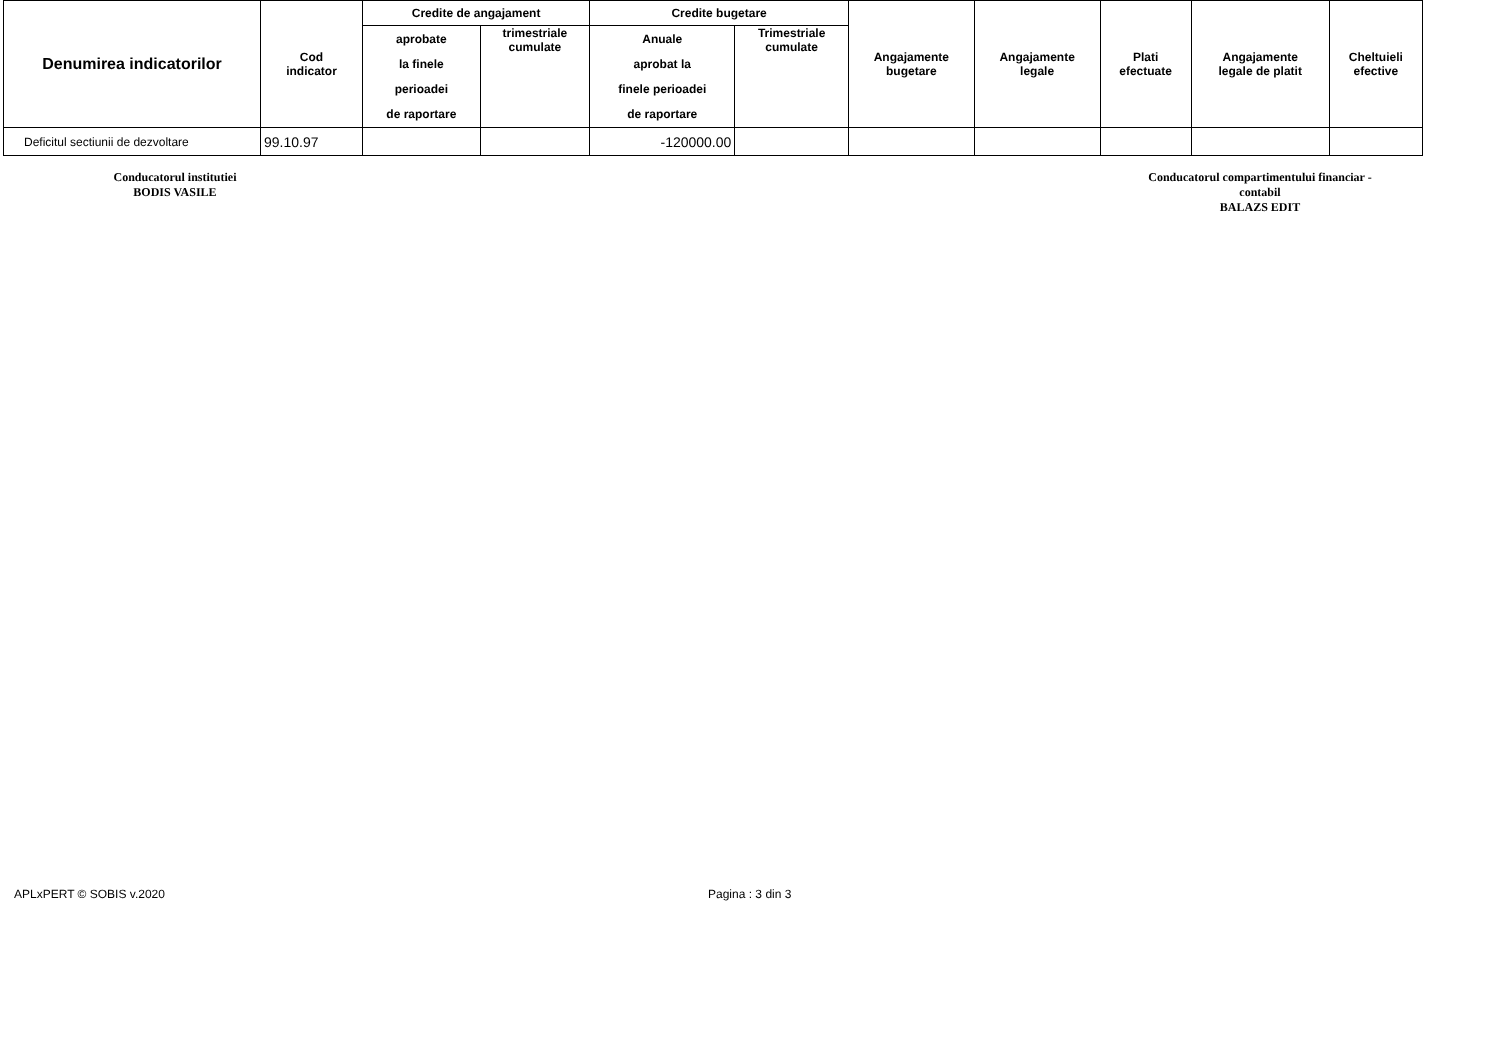| Denumirea indicatorilor | Cod indicator | Credite de angajament | | Credite bugetare | | Angajamente bugetare | Angajamente legale | Plati efectuate | Angajamente legale de platit | Cheltuieli efective |
| --- | --- | --- | --- | --- | --- | --- | --- | --- | --- | --- |
| | | aprobate la finele perioadei de raportare | trimestriale cumulate | Anuale aprobat la finele perioadei de raportare | Trimestriale cumulate | | | | | |
| Deficitul sectiunii de dezvoltare | 99.10.97 | | | -120000.00 | | | | | | |
Conducatorul institutiei
BODIS VASILE
Conducatorul compartimentului financiar -
contabil
BALAZS EDIT
APLxPERT © SOBIS v.2020 Pagina : 3 din 3